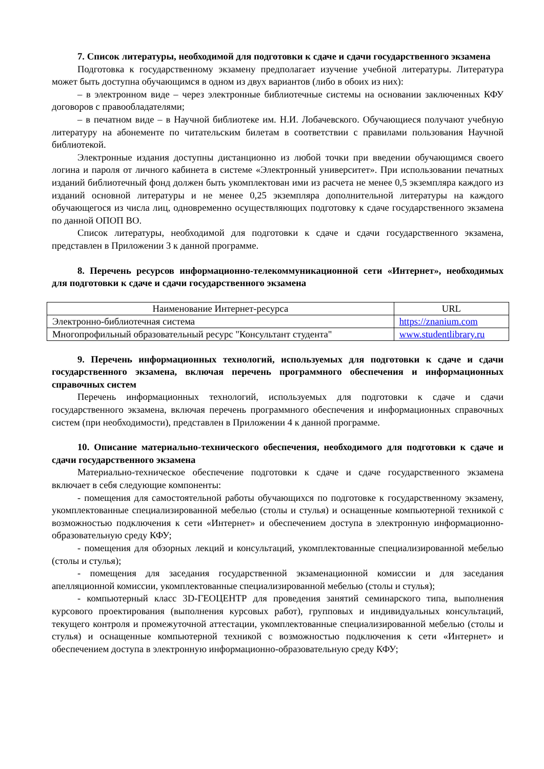7. Список литературы, необходимой для подготовки к сдаче и сдачи государственного экзамена
Подготовка к государственному экзамену предполагает изучение учебной литературы. Литература может быть доступна обучающимся в одном из двух вариантов (либо в обоих из них):
– в электронном виде – через электронные библиотечные системы на основании заключенных КФУ договоров с правообладателями;
– в печатном виде – в Научной библиотеке им. Н.И. Лобачевского. Обучающиеся получают учебную литературу на абонементе по читательским билетам в соответствии с правилами пользования Научной библиотекой.
Электронные издания доступны дистанционно из любой точки при введении обучающимся своего логина и пароля от личного кабинета в системе «Электронный университет». При использовании печатных изданий библиотечный фонд должен быть укомплектован ими из расчета не менее 0,5 экземпляра каждого из изданий основной литературы и не менее 0,25 экземпляра дополнительной литературы на каждого обучающегося из числа лиц, одновременно осуществляющих подготовку к сдаче государственного экзамена по данной ОПОП ВО.
Список литературы, необходимой для подготовки к сдаче и сдачи государственного экзамена, представлен в Приложении 3 к данной программе.
8. Перечень ресурсов информационно-телекоммуникационной сети «Интернет», необходимых для подготовки к сдаче и сдачи государственного экзамена
| Наименование Интернет-ресурса | URL |
| Электронно-библиотечная система | https://znanium.com |
| Многопрофильный образовательный ресурс "Консультант студента" | www.studentlibrary.ru |
9. Перечень информационных технологий, используемых для подготовки к сдаче и сдачи государственного экзамена, включая перечень программного обеспечения и информационных справочных систем
Перечень информационных технологий, используемых для подготовки к сдаче и сдачи государственного экзамена, включая перечень программного обеспечения и информационных справочных систем (при необходимости), представлен в Приложении 4 к данной программе.
10. Описание материально-технического обеспечения, необходимого для подготовки к сдаче и сдачи государственного экзамена
Материально-техническое обеспечение подготовки к сдаче и сдаче государственного экзамена включает в себя следующие компоненты:
- помещения для самостоятельной работы обучающихся по подготовке к государственному экзамену, укомплектованные специализированной мебелью (столы и стулья) и оснащенные компьютерной техникой с возможностью подключения к сети «Интернет» и обеспечением доступа в электронную информационно-образовательную среду КФУ;
- помещения для обзорных лекций и консультаций, укомплектованные специализированной мебелью (столы и стулья);
- помещения для заседания государственной экзаменационной комиссии и для заседания апелляционной комиссии, укомплектованные специализированной мебелью (столы и стулья);
- компьютерный класс 3D-ГЕОЦЕНТР для проведения занятий семинарского типа, выполнения курсового проектирования (выполнения курсовых работ), групповых и индивидуальных консультаций, текущего контроля и промежуточной аттестации, укомплектованные специализированной мебелью (столы и стулья) и оснащенные компьютерной техникой с возможностью подключения к сети «Интернет» и обеспечением доступа в электронную информационно-образовательную среду КФУ;